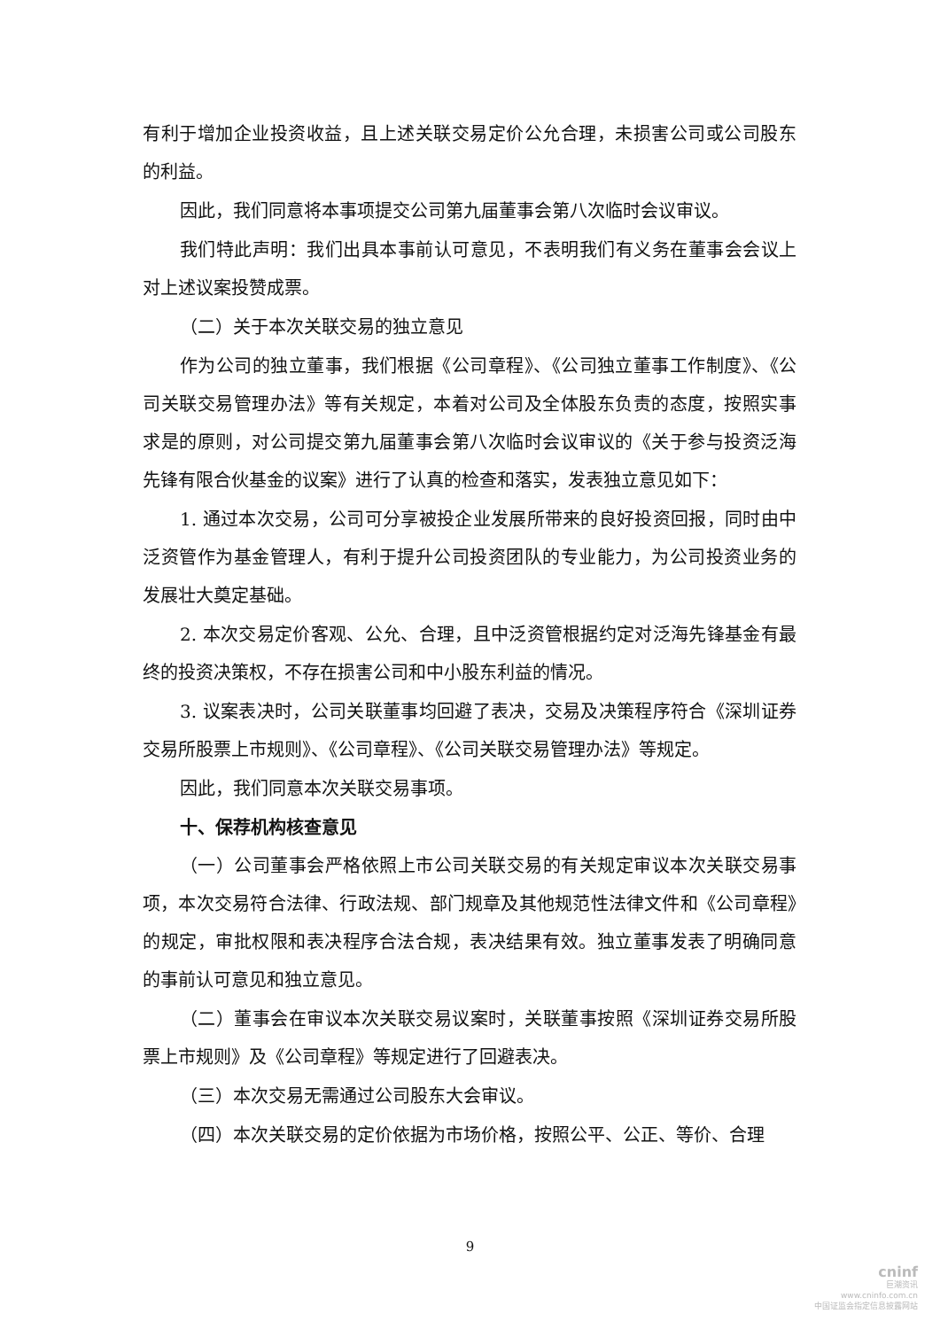有利于增加企业投资收益，且上述关联交易定价公允合理，未损害公司或公司股东的利益。
因此，我们同意将本事项提交公司第九届董事会第八次临时会议审议。
我们特此声明：我们出具本事前认可意见，不表明我们有义务在董事会会议上对上述议案投赞成票。
（二）关于本次关联交易的独立意见
作为公司的独立董事，我们根据《公司章程》、《公司独立董事工作制度》、《公司关联交易管理办法》等有关规定，本着对公司及全体股东负责的态度，按照实事求是的原则，对公司提交第九届董事会第八次临时会议审议的《关于参与投资泛海先锋有限合伙基金的议案》进行了认真的检查和落实，发表独立意见如下：
1. 通过本次交易，公司可分享被投企业发展所带来的良好投资回报，同时由中泛资管作为基金管理人，有利于提升公司投资团队的专业能力，为公司投资业务的发展壮大奠定基础。
2. 本次交易定价客观、公允、合理，且中泛资管根据约定对泛海先锋基金有最终的投资决策权，不存在损害公司和中小股东利益的情况。
3. 议案表决时，公司关联董事均回避了表决，交易及决策程序符合《深圳证券交易所股票上市规则》、《公司章程》、《公司关联交易管理办法》等规定。
因此，我们同意本次关联交易事项。
十、保荐机构核查意见
（一）公司董事会严格依照上市公司关联交易的有关规定审议本次关联交易事项，本次交易符合法律、行政法规、部门规章及其他规范性法律文件和《公司章程》的规定，审批权限和表决程序合法合规，表决结果有效。独立董事发表了明确同意的事前认可意见和独立意见。
（二）董事会在审议本次关联交易议案时，关联董事按照《深圳证券交易所股票上市规则》及《公司章程》等规定进行了回避表决。
（三）本次交易无需通过公司股东大会审议。
（四）本次关联交易的定价依据为市场价格，按照公平、公正、等价、合理
9
cninf
巨潮资讯
www.cninfo.com.cn
中国证监会指定信息披露网站